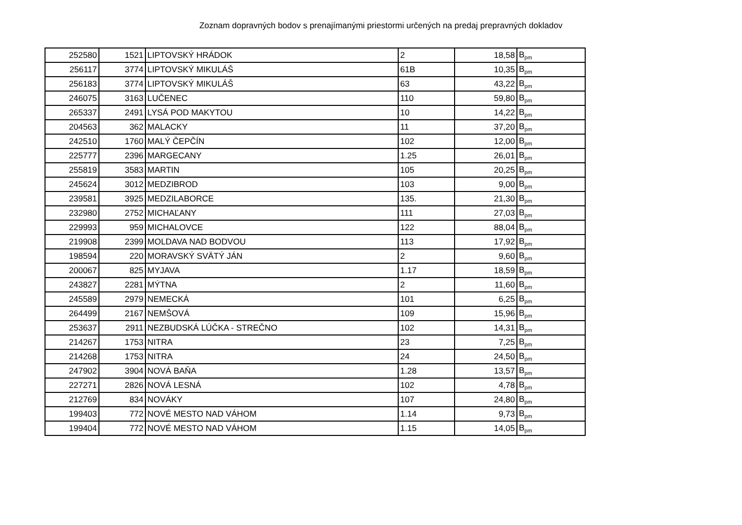Zoznam dopravných bodov s prenajímanými priestormi určených na predaj prepravných dokladov
| 252580 | 1521 | LIPTOVSKÝ HRÁDOK | 2 | 18,58 | B<sub>pm</sub> |
| 256117 | 3774 | LIPTOVSKÝ MIKULÁŠ | 61B | 10,35 | B<sub>pm</sub> |
| 256183 | 3774 | LIPTOVSKÝ MIKULÁŠ | 63 | 43,22 | B<sub>pm</sub> |
| 246075 | 3163 | LUČENEC | 110 | 59,80 | B<sub>pm</sub> |
| 265337 | 2491 | LYSÁ POD MAKYTOU | 10 | 14,22 | B<sub>pm</sub> |
| 204563 | 362 | MALACKY | 11 | 37,20 | B<sub>pm</sub> |
| 242510 | 1760 | MALÝ ČEPČÍN | 102 | 12,00 | B<sub>pm</sub> |
| 225777 | 2396 | MARGECANY | 1.25 | 26,01 | B<sub>pm</sub> |
| 255819 | 3583 | MARTIN | 105 | 20,25 | B<sub>pm</sub> |
| 245624 | 3012 | MEDZIBROD | 103 | 9,00 | B<sub>pm</sub> |
| 239581 | 3925 | MEDZILABORCE | 135. | 21,30 | B<sub>pm</sub> |
| 232980 | 2752 | MICHAĽANY | 111 | 27,03 | B<sub>pm</sub> |
| 229993 | 959 | MICHALOVCE | 122 | 88,04 | B<sub>pm</sub> |
| 219908 | 2399 | MOLDAVA NAD BODVOU | 113 | 17,92 | B<sub>pm</sub> |
| 198594 | 220 | MORAVSKÝ SVÄTÝ JÁN | 2 | 9,60 | B<sub>pm</sub> |
| 200067 | 825 | MYJAVA | 1.17 | 18,59 | B<sub>pm</sub> |
| 243827 | 2281 | MÝTNA | 2 | 11,60 | B<sub>pm</sub> |
| 245589 | 2979 | NEMECKÁ | 101 | 6,25 | B<sub>pm</sub> |
| 264499 | 2167 | NEMŠOVÁ | 109 | 15,96 | B<sub>pm</sub> |
| 253637 | 2911 | NEZBUDSKÁ LÚČKA - STREČNO | 102 | 14,31 | B<sub>pm</sub> |
| 214267 | 1753 | NITRA | 23 | 7,25 | B<sub>pm</sub> |
| 214268 | 1753 | NITRA | 24 | 24,50 | B<sub>pm</sub> |
| 247902 | 3904 | NOVÁ BAŇA | 1.28 | 13,57 | B<sub>pm</sub> |
| 227271 | 2826 | NOVÁ LESNÁ | 102 | 4,78 | B<sub>pm</sub> |
| 212769 | 834 | NOVÁKY | 107 | 24,80 | B<sub>pm</sub> |
| 199403 | 772 | NOVÉ MESTO NAD VÁHOM | 1.14 | 9,73 | B<sub>pm</sub> |
| 199404 | 772 | NOVÉ MESTO NAD VÁHOM | 1.15 | 14,05 | B<sub>pm</sub> |